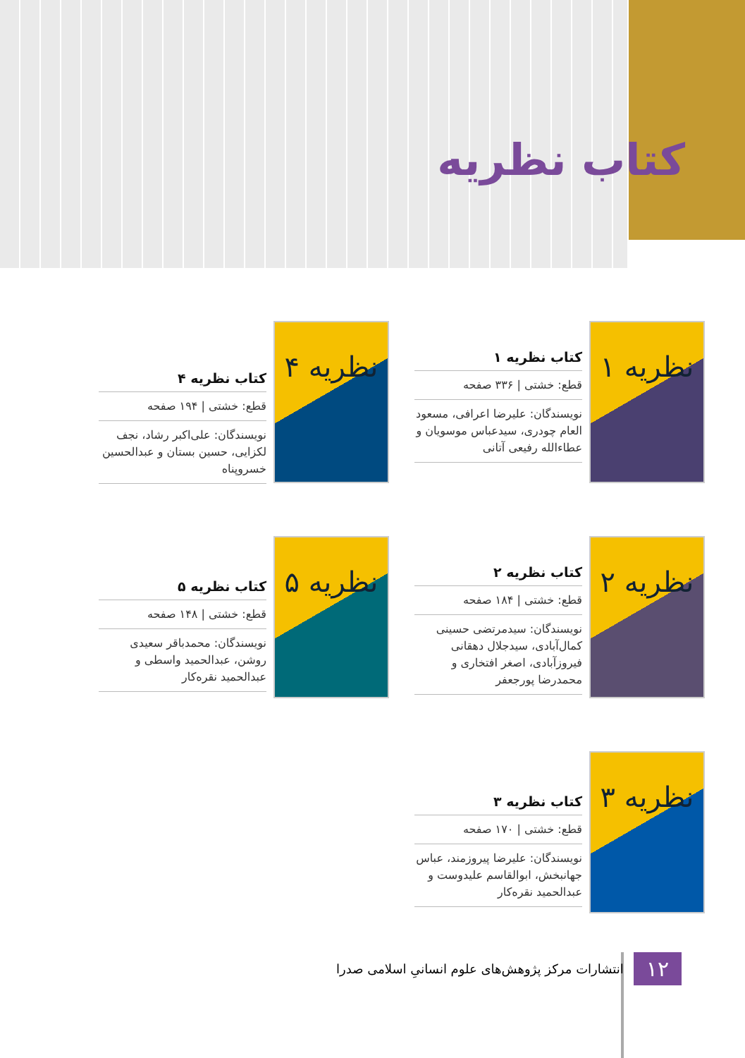کتاب نظریه
نظریه ۱
کتاب نظریه ۱
قطع: خشتی | ۳۳۶ صفحه
نویسندگان: علیرضا اعرافی، مسعود العام چودری، سیدعباس موسویان و عطاءالله رفیعی آتانی
نظریه ۴
کتاب نظریه ۴
قطع: خشتی | ۱۹۴ صفحه
نویسندگان: علی‌اکبر رشاد، نجف لکزایی، حسین بستان و عبدالحسین خسروپناه
نظریه ۲
کتاب نظریه ۲
قطع: خشتی | ۱۸۴ صفحه
نویسندگان: سیدمرتضی حسینی کمال‌آبادی، سیدجلال دهقانی فیروزآبادی، اصغر افتخاری و محمدرضا پورجعفر
نظریه ۵
کتاب نظریه ۵
قطع: خشتی | ۱۴۸ صفحه
نویسندگان: محمدباقر سعیدی روشن، عبدالحمید واسطی و عبدالحمید نقره‌کار
نظریه ۳
کتاب نظریه ۳
قطع: خشتی | ۱۷۰ صفحه
نویسندگان: علیرضا پیروزمند، عباس جهانبخش، ابوالقاسم علیدوست و عبدالحمید نقره‌کار
۱۲ انتشارات مرکز پژوهش‌های علوم انسانیِ اسلامی صدرا